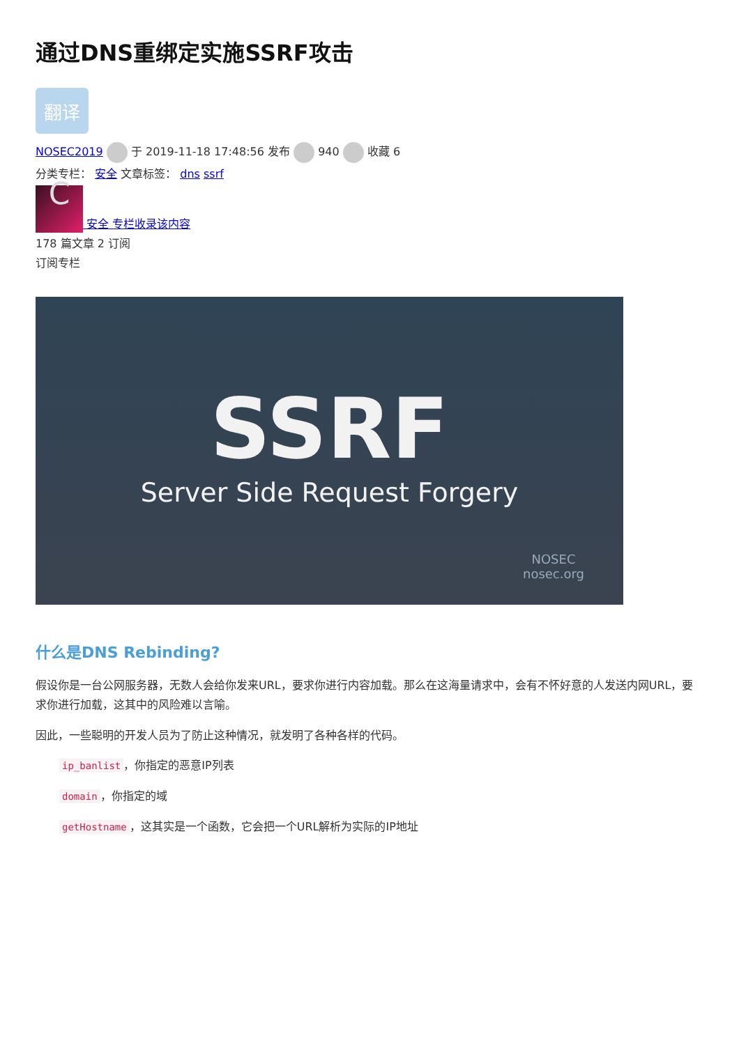通过DNS重绑定实施SSRF攻击
翻译
NOSEC2019 于 2019-11-18 17:48:56 发布 940 收藏 6
分类专栏： 安全 文章标签： dns ssrf
C 安全 专栏收录该内容
178 篇文章 2 订阅
订阅专栏
SSRF
Server Side Request Forgery
NOSEC
nosec.org
什么是DNS Rebinding?
假设你是一台公网服务器，无数人会给你发来URL，要求你进行内容加载。那么在这海量请求中，会有不怀好意的人发送内网URL，要求你进行加载，这其中的风险难以言喻。
因此，一些聪明的开发人员为了防止这种情况，就发明了各种各样的代码。
ip_banlist ，你指定的恶意IP列表
domain ，你指定的域
getHostname ，这其实是一个函数，它会把一个URL解析为实际的IP地址